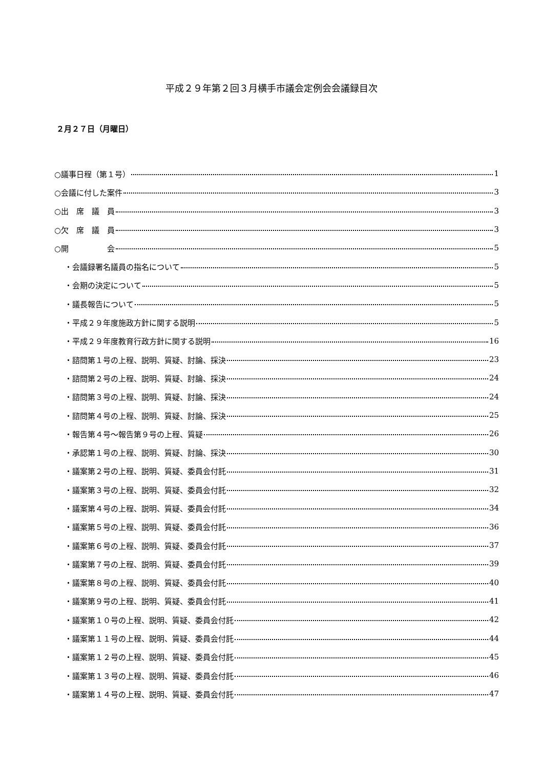平成２９年第２回３月横手市議会定例会会議録目次
２月２７日（月曜日）
○議事日程（第１号） 1
○会議に付した案件 3
○出　席　議　員 3
○欠　席　議　員 3
○開　　　　　会 5
・会議録署名議員の指名について 5
・会期の決定について 5
・議長報告について 5
・平成２９年度施政方針に関する説明 5
・平成２９年度教育行政方針に関する説明 16
・諮問第１号の上程、説明、質疑、討論、採決 23
・諮問第２号の上程、説明、質疑、討論、採決 24
・諮問第３号の上程、説明、質疑、討論、採決 24
・諮問第４号の上程、説明、質疑、討論、採決 25
・報告第４号～報告第９号の上程、質疑 26
・承認第１号の上程、説明、質疑、討論、採決 30
・議案第２号の上程、説明、質疑、委員会付託 31
・議案第３号の上程、説明、質疑、委員会付託 32
・議案第４号の上程、説明、質疑、委員会付託 34
・議案第５号の上程、説明、質疑、委員会付託 36
・議案第６号の上程、説明、質疑、委員会付託 37
・議案第７号の上程、説明、質疑、委員会付託 39
・議案第８号の上程、説明、質疑、委員会付託 40
・議案第９号の上程、説明、質疑、委員会付託 41
・議案第１０号の上程、説明、質疑、委員会付託 42
・議案第１１号の上程、説明、質疑、委員会付託 44
・議案第１２号の上程、説明、質疑、委員会付託 45
・議案第１３号の上程、説明、質疑、委員会付託 46
・議案第１４号の上程、説明、質疑、委員会付託 47